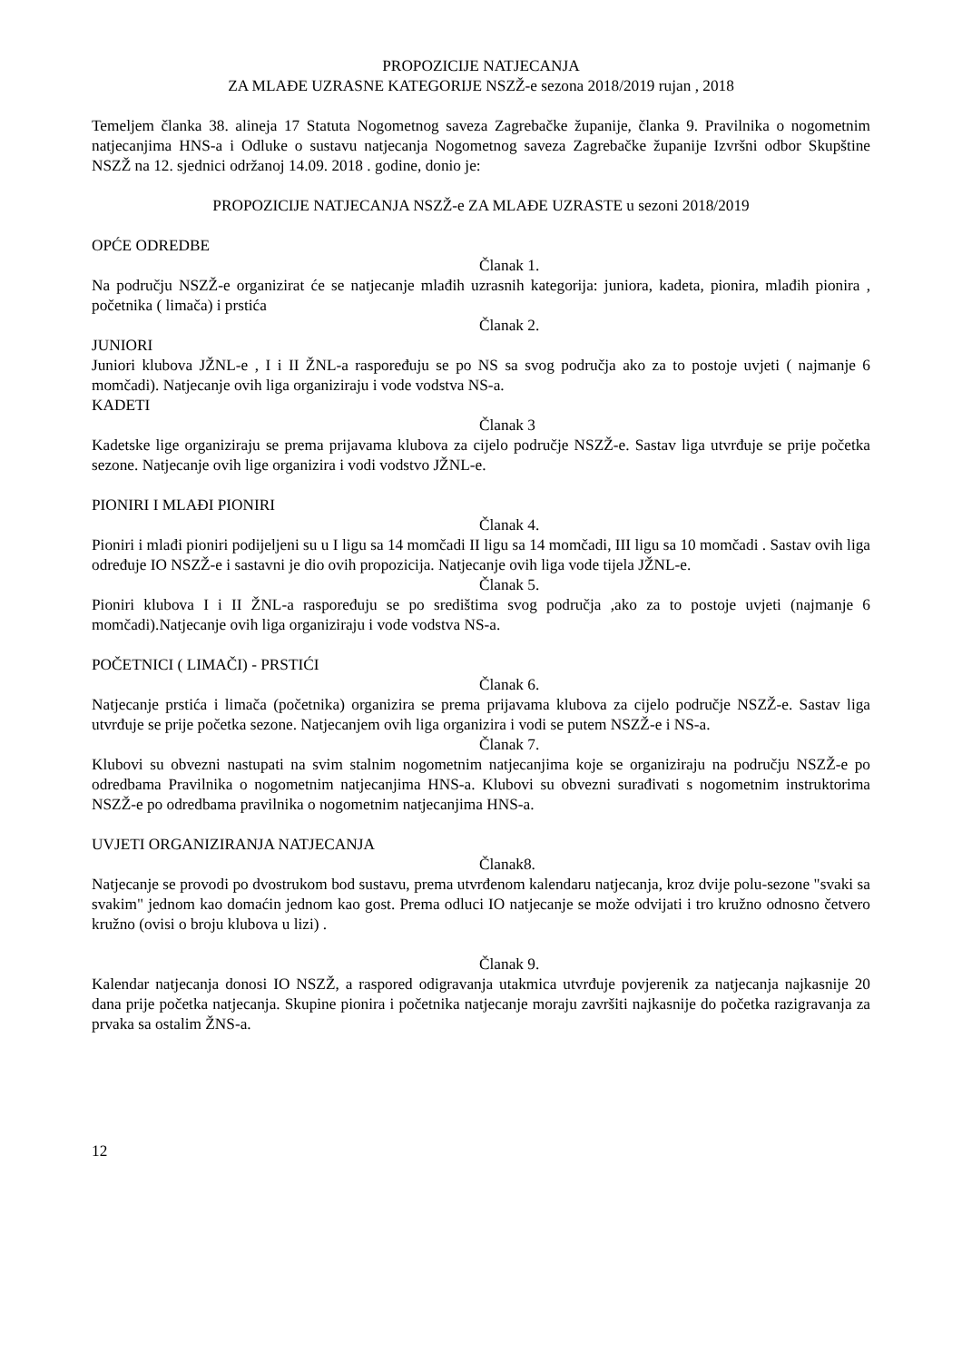PROPOZICIJE NATJECANJA
ZA MLAĐE UZRASNE KATEGORIJE NSZŽ-e sezona 2018/2019 rujan , 2018
Temeljem članka 38. alineja 17 Statuta Nogometnog saveza Zagrebačke županije, članka 9. Pravilnika o nogometnim natjecanjima HNS-a i Odluke o sustavu natjecanja Nogometnog saveza Zagrebačke županije Izvršni odbor Skupštine NSZŽ na 12. sjednici održanoj 14.09. 2018 . godine, donio je:
PROPOZICIJE NATJECANJA NSZŽ-e ZA MLAĐE UZRASTE u sezoni 2018/2019
OPĆE ODREDBE
Članak 1.
Na području NSZŽ-e organizirat će se natjecanje mlađih uzrasnih kategorija: juniora, kadeta, pionira, mlađih pionira , početnika ( limača) i prstića
Članak 2.
JUNIORI
Juniori klubova JŽNL-e , I i II ŽNL-a raspoređuju se po NS sa svog područja ako za to postoje uvjeti ( najmanje 6 momčadi). Natjecanje ovih liga organiziraju i vode vodstva NS-a.
KADETI
Članak 3
Kadetske lige organiziraju se prema prijavama klubova za cijelo područje NSZŽ-e. Sastav liga utvrđuje se prije početka sezone. Natjecanje ovih lige organizira i vodi vodstvo JŽNL-e.
PIONIRI I MLAĐI PIONIRI
Članak 4.
Pioniri i mlađi pioniri podijeljeni su u I ligu sa 14 momčadi II ligu sa 14 momčadi, III ligu sa 10 momčadi . Sastav ovih liga određuje IO NSZŽ-e i sastavni je dio ovih propozicija. Natjecanje ovih liga vode tijela JŽNL-e.
Članak 5.
Pioniri klubova I i II ŽNL-a raspoređuju se po središtima svog područja ,ako za to postoje uvjeti (najmanje 6 momčadi).Natjecanje ovih liga organiziraju i vode vodstva NS-a.
POČETNICI ( LIMAČI) - PRSTIĆI
Članak 6.
Natjecanje prstića i limača (početnika) organizira se prema prijavama klubova za cijelo područje NSZŽ-e. Sastav liga utvrđuje se prije početka sezone. Natjecanjem ovih liga organizira i vodi se putem NSZŽ-e i NS-a.
Članak 7.
Klubovi su obvezni nastupati na svim stalnim nogometnim natjecanjima koje se organiziraju na području NSZŽ-e po odredbama Pravilnika o nogometnim natjecanjima HNS-a. Klubovi su obvezni surađivati s nogometnim instruktorima NSZŽ-e po odredbama pravilnika o nogometnim natjecanjima HNS-a.
UVJETI ORGANIZIRANJA NATJECANJA
Članak8.
Natjecanje se provodi po dvostrukom bod sustavu, prema utvrđenom kalendaru natjecanja, kroz dvije polu-sezone "svaki sa svakim" jednom kao domaćin jednom kao gost. Prema odluci IO natjecanje se može odvijati i tro kružno odnosno četvero kružno (ovisi o broju klubova u lizi) .
Članak 9.
Kalendar natjecanja donosi IO NSZŽ, a raspored odigravanja utakmica utvrđuje povjerenik za natjecanja najkasnije 20 dana prije početka natjecanja. Skupine pionira i početnika natjecanje moraju završiti najkasnije do početka razigravanja za prvaka sa ostalim ŽNS-a.
12